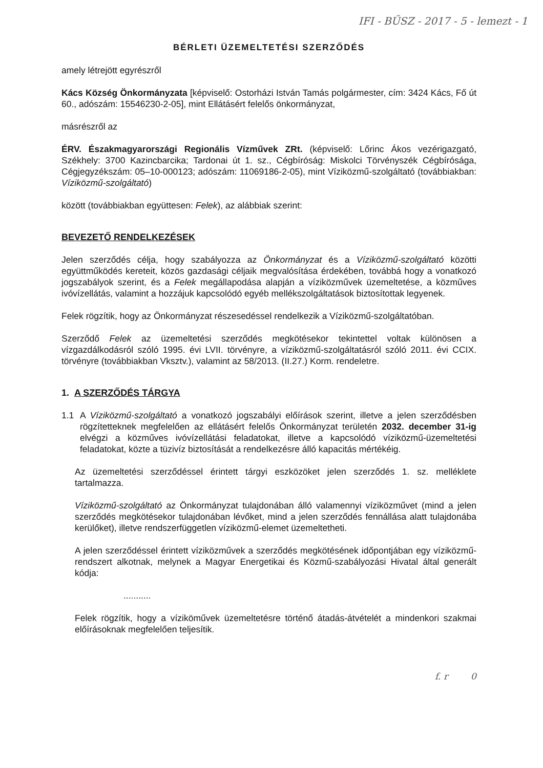IFI - BŰSZ - 2017 - 5 - lemezt - 1
BÉRLETI ÜZEMELTETÉSI SZERZŐDÉS
amely létrejött egyrészről
Kács Község Önkormányzata [képviselő: Ostorházi István Tamás polgármester, cím: 3424 Kács, Fő út 60., adószám: 15546230-2-05], mint Ellátásért felelős önkormányzat,
másrészről az
ÉRV. Északmagyarországi Regionális Vízművek ZRt. (képviselő: Lőrinc Ákos vezérigazgató, Székhely: 3700 Kazincbarcika; Tardonai út 1. sz., Cégbíróság: Miskolci Törvényszék Cégbírósága, Cégjegyzékszám: 05–10-000123; adószám: 11069186-2-05), mint Víziközmű-szolgáltató (továbbiakban: Víziközmű-szolgáltató)
között (továbbiakban együttesen: Felek), az alábbiak szerint:
BEVEZETŐ RENDELKEZÉSEK
Jelen szerződés célja, hogy szabályozza az Önkormányzat és a Víziközmű-szolgáltató közötti együttműködés kereteit, közös gazdasági céljaik megvalósítása érdekében, továbbá hogy a vonatkozó jogszabályok szerint, és a Felek megállapodása alapján a víziközművek üzemeltetése, a közműves ivóvízellátás, valamint a hozzájuk kapcsolódó egyéb mellékszolgáltatások biztosítottak legyenek.
Felek rögzítik, hogy az Önkormányzat részesedéssel rendelkezik a Víziközmű-szolgáltatóban.
Szerződő Felek az üzemeltetési szerződés megkötésekor tekintettel voltak különösen a vízgazdálkodásról szóló 1995. évi LVII. törvényre, a víziközmű-szolgáltatásról szóló 2011. évi CCIX. törvényre (továbbiakban Vksztv.), valamint az 58/2013. (II.27.) Korm. rendeletre.
1. A SZERZŐDÉS TÁRGYA
1.1 A Víziközmű-szolgáltató a vonatkozó jogszabályi előírások szerint, illetve a jelen szerződésben rögzítetteknek megfelelően az ellátásért felelős Önkormányzat területén 2032. december 31-ig elvégzi a közműves ivóvízellátási feladatokat, illetve a kapcsolódó víziközmű-üzemeltetési feladatokat, közte a tüzivíz biztosítását a rendelkezésre álló kapacitás mértékéig.
Az üzemeltetési szerződéssel érintett tárgyi eszközöket jelen szerződés 1. sz. melléklete tartalmazza.
Víziközmű-szolgáltató az Önkormányzat tulajdonában álló valamennyi víziközművet (mind a jelen szerződés megkötésekor tulajdonában lévőket, mind a jelen szerződés fennállása alatt tulajdonába kerülőket), illetve rendszerfüggetlen víziközmű-elemet üzemeltetheti.
A jelen szerződéssel érintett víziközművek a szerződés megkötésének időpontjában egy víziközmű-rendszert alkotnak, melynek a Magyar Energetikai és Közmű-szabályozási Hivatal által generált kódja:
...........
Felek rögzítik, hogy a víziköművek üzemeltetésre történő átadás-átvételét a mindenkori szakmai előírásoknak megfelelően teljesítik.
f. r 0